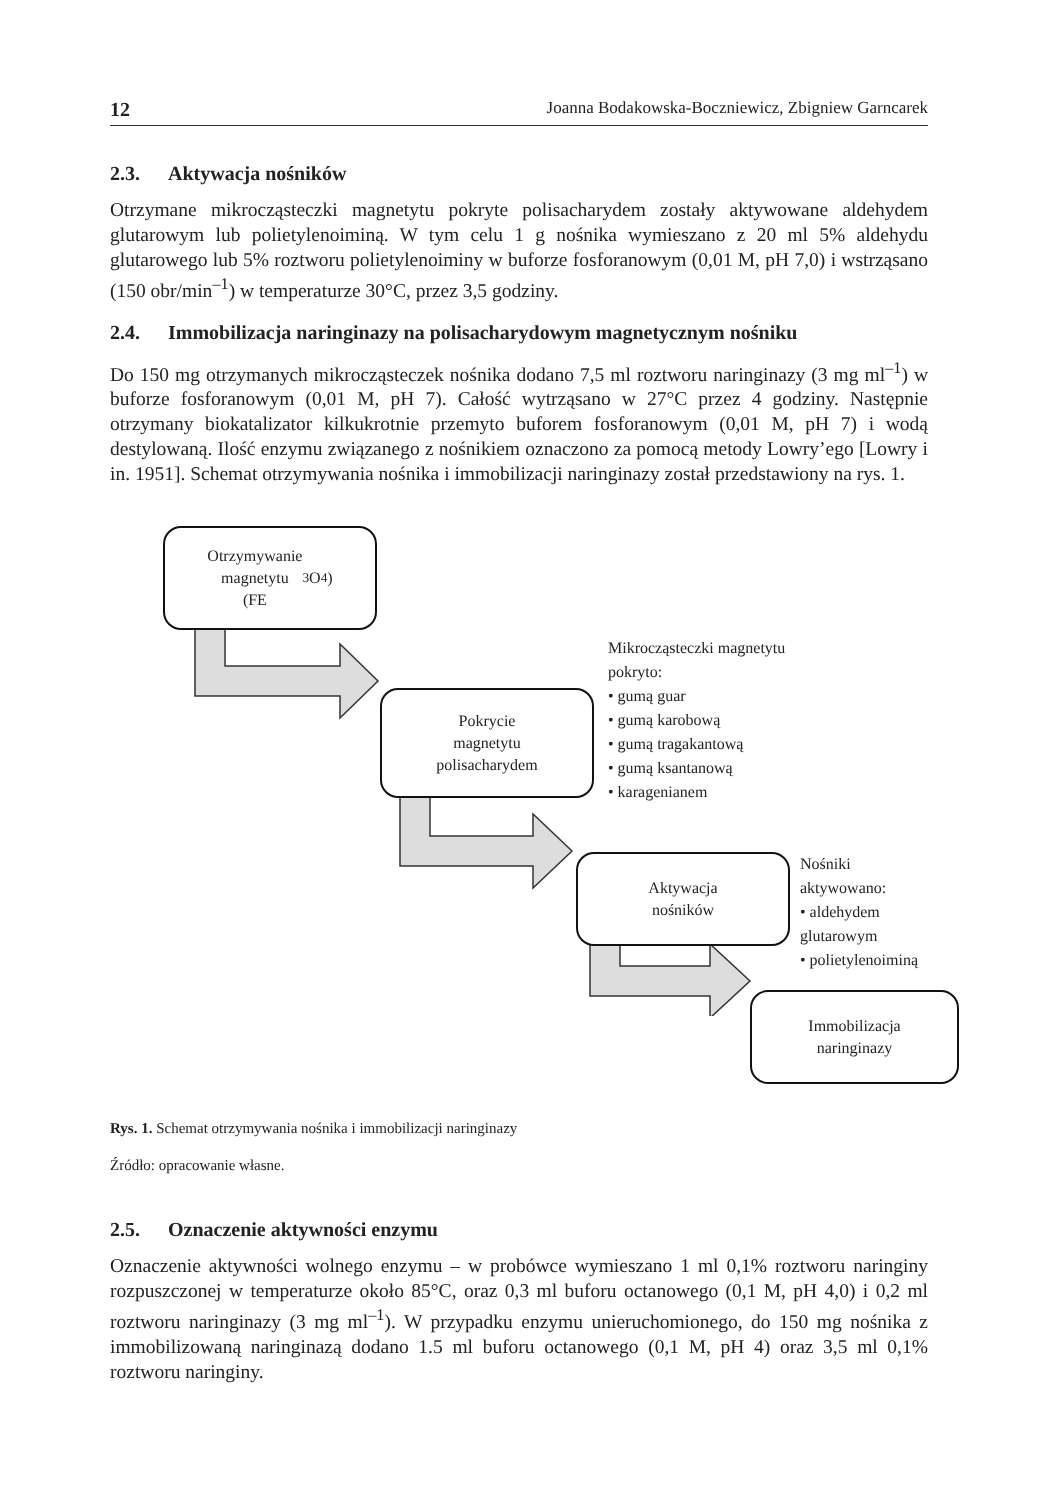12 Joanna Bodakowska-Boczniewicz, Zbigniew Garncarek
2.3. Aktywacja nośników
Otrzymane mikrocząsteczki magnetytu pokryte polisacharydem zostały aktywowane aldehydem glutarowym lub polietylenoiminą. W tym celu 1 g nośnika wymieszano z 20 ml 5% aldehydu glutarowego lub 5% roztworu polietylenoiminy w buforze fosforanowym (0,01 M, pH 7,0) i wstrząsano (150 obr/min<sup>–1</sup>) w temperaturze 30°C, przez 3,5 godziny.
2.4. Immobilizacja naringinazy na polisacharydowym magnetycznym nośniku
Do 150 mg otrzymanych mikrocząsteczek nośnika dodano 7,5 ml roztworu naringinazy (3 mg ml<sup>–1</sup>) w buforze fosforanowym (0,01 M, pH 7). Całość wytrząsano w 27°C przez 4 godziny. Następnie otrzymany biokatalizator kilkukrotnie przemyto buforem fosforanowym (0,01 M, pH 7) i wodą destylowaną. Ilość enzymu związanego z nośnikiem oznaczono za pomocą metody Lowry’ego [Lowry i in. 1951]. Schemat otrzymywania nośnika i immobilizacji naringinazy został przedstawiony na rys. 1.
Otrzymywanie
magnetytu
(FE<sub>3</sub>O<sub>4</sub>)
Pokrycie
magnetytu
polisacharydem
Mikrocząsteczki magnetytu
pokryto:
• gumą guar
• gumą karobową
• gumą tragakantową
• gumą ksantanową
• karagenianem
Aktywacja
nośników
Nośniki aktywowano:
• aldehydem glutarowym
• polietylenoiminą
Immobilizacja
naringinazy
Rys. 1. Schemat otrzymywania nośnika i immobilizacji naringinazy
Źródło: opracowanie własne.
2.5. Oznaczenie aktywności enzymu
Oznaczenie aktywności wolnego enzymu – w probówce wymieszano 1 ml 0,1% roztworu naringiny rozpuszczonej w temperaturze około 85°C, oraz 0,3 ml buforu octanowego (0,1 M, pH 4,0) i 0,2 ml roztworu naringinazy (3 mg ml<sup>–1</sup>). W przypadku enzymu unieruchomionego, do 150 mg nośnika z immobilizowaną naringinazą dodano 1.5 ml buforu octanowego (0,1 M, pH 4) oraz 3,5 ml 0,1% roztworu naringiny.